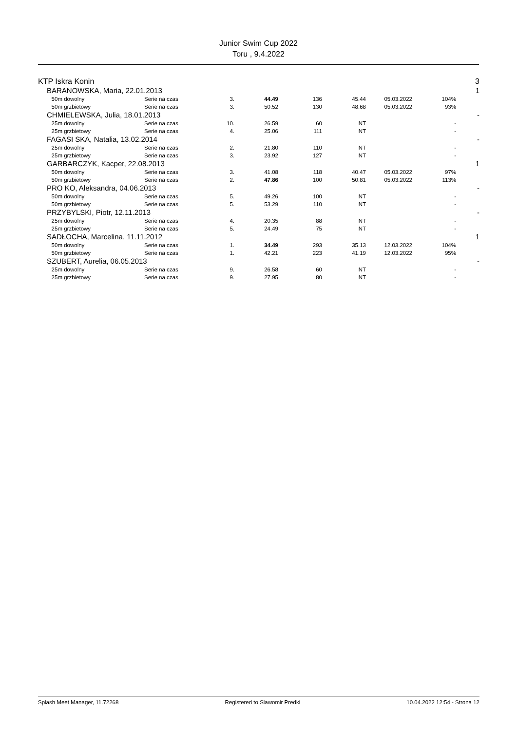Junior Swim Cup 2022
Toru , 9.4.2022
| KTP Iskra Konin | | | | | | | | | 3 |
| | BARANOWSKA, Maria, 22.01.2013 | | | | | | | | 1 |
| | 50m dowolny | Serie na czas | 3. | 44.49 | 136 | 45.44 | 05.03.2022 | 104% | |
| | 50m grzbietowy | Serie na czas | 3. | 50.52 | 130 | 48.68 | 05.03.2022 | 93% | |
| | CHMIELEWSKA, Julia, 18.01.2013 | | | | | | | | - |
| | 25m dowolny | Serie na czas | 10. | 26.59 | 60 | NT | | - | |
| | 25m grzbietowy | Serie na czas | 4. | 25.06 | 111 | NT | | - | |
| | FAGASI SKA, Natalia, 13.02.2014 | | | | | | | | - |
| | 25m dowolny | Serie na czas | 2. | 21.80 | 110 | NT | | - | |
| | 25m grzbietowy | Serie na czas | 3. | 23.92 | 127 | NT | | - | |
| | GARBARCZYK, Kacper, 22.08.2013 | | | | | | | | 1 |
| | 50m dowolny | Serie na czas | 3. | 41.08 | 118 | 40.47 | 05.03.2022 | 97% | |
| | 50m grzbietowy | Serie na czas | 2. | 47.86 | 100 | 50.81 | 05.03.2022 | 113% | |
| | PRO KO, Aleksandra, 04.06.2013 | | | | | | | | - |
| | 50m dowolny | Serie na czas | 5. | 49.26 | 100 | NT | | - | |
| | 50m grzbietowy | Serie na czas | 5. | 53.29 | 110 | NT | | - | |
| | PRZYBYLSKI, Piotr, 12.11.2013 | | | | | | | | - |
| | 25m dowolny | Serie na czas | 4. | 20.35 | 88 | NT | | - | |
| | 25m grzbietowy | Serie na czas | 5. | 24.49 | 75 | NT | | - | |
| | SADŁOCHA, Marcelina, 11.11.2012 | | | | | | | | 1 |
| | 50m dowolny | Serie na czas | 1. | 34.49 | 293 | 35.13 | 12.03.2022 | 104% | |
| | 50m grzbietowy | Serie na czas | 1. | 42.21 | 223 | 41.19 | 12.03.2022 | 95% | |
| | SZUBERT, Aurelia, 06.05.2013 | | | | | | | | - |
| | 25m dowolny | Serie na czas | 9. | 26.58 | 60 | NT | | - | |
| | 25m grzbietowy | Serie na czas | 9. | 27.95 | 80 | NT | | - | |
Splash Meet Manager, 11.72268 Registered to Slawomir Predki 10.04.2022 12:54 - Strona 12